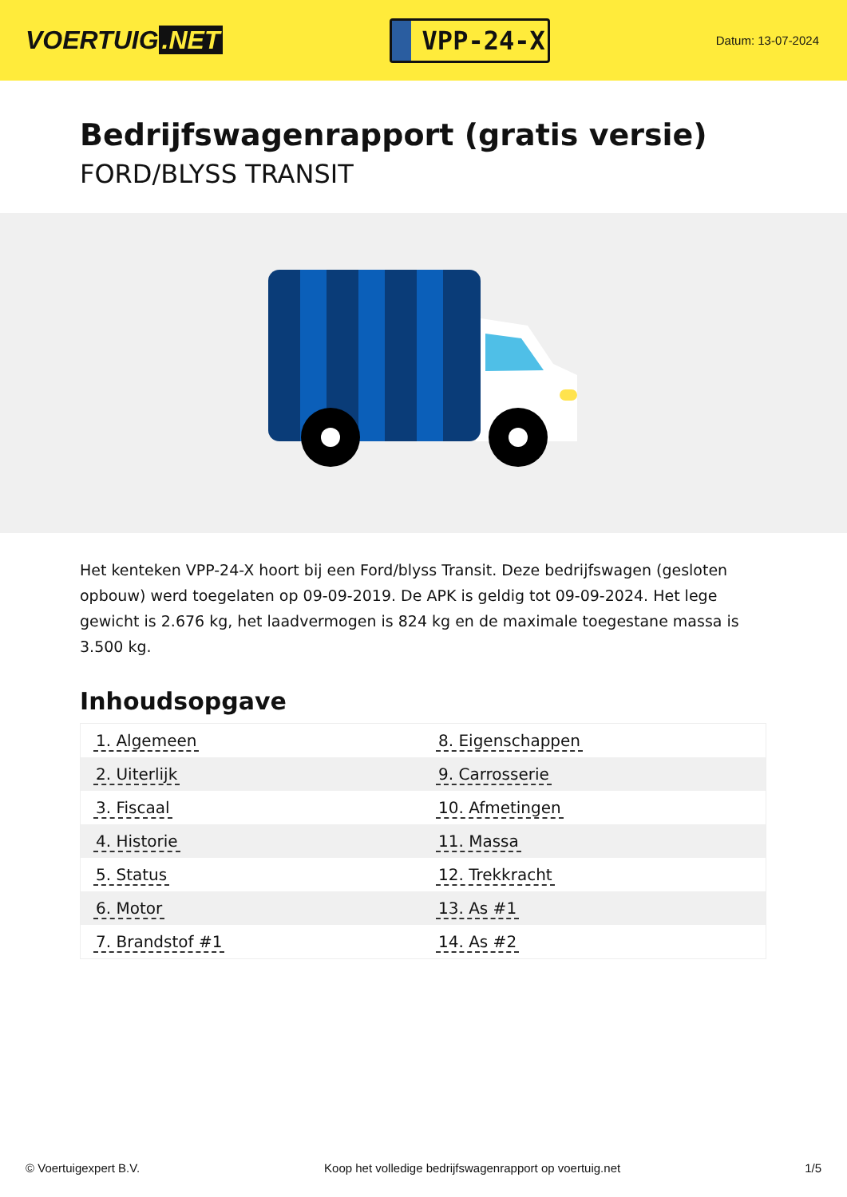VOERTUIG.NET
VPP-24-X
Datum: 13-07-2024
Bedrijfswagenrapport (gratis versie)
FORD/BLYSS TRANSIT
Het kenteken VPP-24-X hoort bij een Ford/blyss Transit. Deze bedrijfswagen (gesloten opbouw) werd toegelaten op 09-09-2019. De APK is geldig tot 09-09-2024. Het lege gewicht is 2.676 kg, het laadvermogen is 824 kg en de maximale toegestane massa is 3.500 kg.
Inhoudsopgave
| 1. Algemeen | 8. Eigenschappen |
| 2. Uiterlijk | 9. Carrosserie |
| 3. Fiscaal | 10. Afmetingen |
| 4. Historie | 11. Massa |
| 5. Status | 12. Trekkracht |
| 6. Motor | 13. As #1 |
| 7. Brandstof #1 | 14. As #2 |
© Voertuigexpert B.V. Koop het volledige bedrijfswagenrapport op voertuig.net 1/5